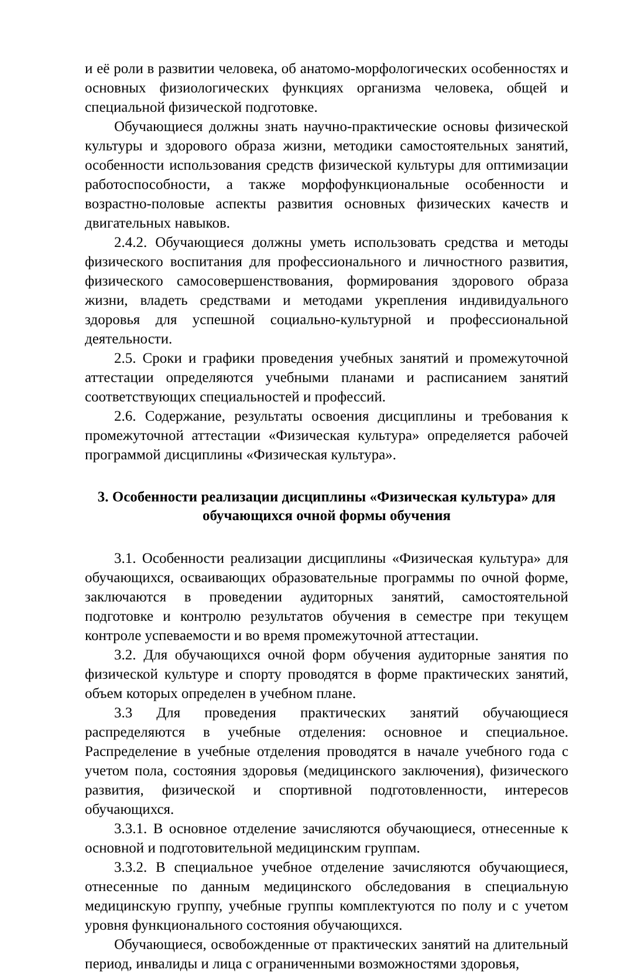и её роли в развитии человека, об анатомо-морфологических особенностях и основных физиологических функциях организма человека, общей и специальной физической подготовке.
Обучающиеся должны знать научно-практические основы физической культуры и здорового образа жизни, методики самостоятельных занятий, особенности использования средств физической культуры для оптимизации работоспособности, а также морфофункциональные особенности и возрастно-половые аспекты развития основных физических качеств и двигательных навыков.
2.4.2. Обучающиеся должны уметь использовать средства и методы физического воспитания для профессионального и личностного развития, физического самосовершенствования, формирования здорового образа жизни, владеть средствами и методами укрепления индивидуального здоровья для успешной социально-культурной и профессиональной деятельности.
2.5. Сроки и графики проведения учебных занятий и промежуточной аттестации определяются учебными планами и расписанием занятий соответствующих специальностей и профессий.
2.6. Содержание, результаты освоения дисциплины и требования к промежуточной аттестации «Физическая культура» определяется рабочей программой дисциплины «Физическая культура».
3. Особенности реализации дисциплины «Физическая культура» для обучающихся очной формы обучения
3.1. Особенности реализации дисциплины «Физическая культура» для обучающихся, осваивающих образовательные программы по очной форме, заключаются в проведении аудиторных занятий, самостоятельной подготовке и контролю результатов обучения в семестре при текущем контроле успеваемости и во время промежуточной аттестации.
3.2. Для обучающихся очной форм обучения аудиторные занятия по физической культуре и спорту проводятся в форме практических занятий, объем которых определен в учебном плане.
3.3 Для проведения практических занятий обучающиеся распределяются в учебные отделения: основное и специальное. Распределение в учебные отделения проводятся в начале учебного года с учетом пола, состояния здоровья (медицинского заключения), физического развития, физической и спортивной подготовленности, интересов обучающихся.
3.3.1. В основное отделение зачисляются обучающиеся, отнесенные к основной и подготовительной медицинским группам.
3.3.2. В специальное учебное отделение зачисляются обучающиеся, отнесенные по данным медицинского обследования в специальную медицинскую группу, учебные группы комплектуются по полу и с учетом уровня функционального состояния обучающихся.
Обучающиеся, освобожденные от практических занятий на длительный период, инвалиды и лица с ограниченными возможностями здоровья,